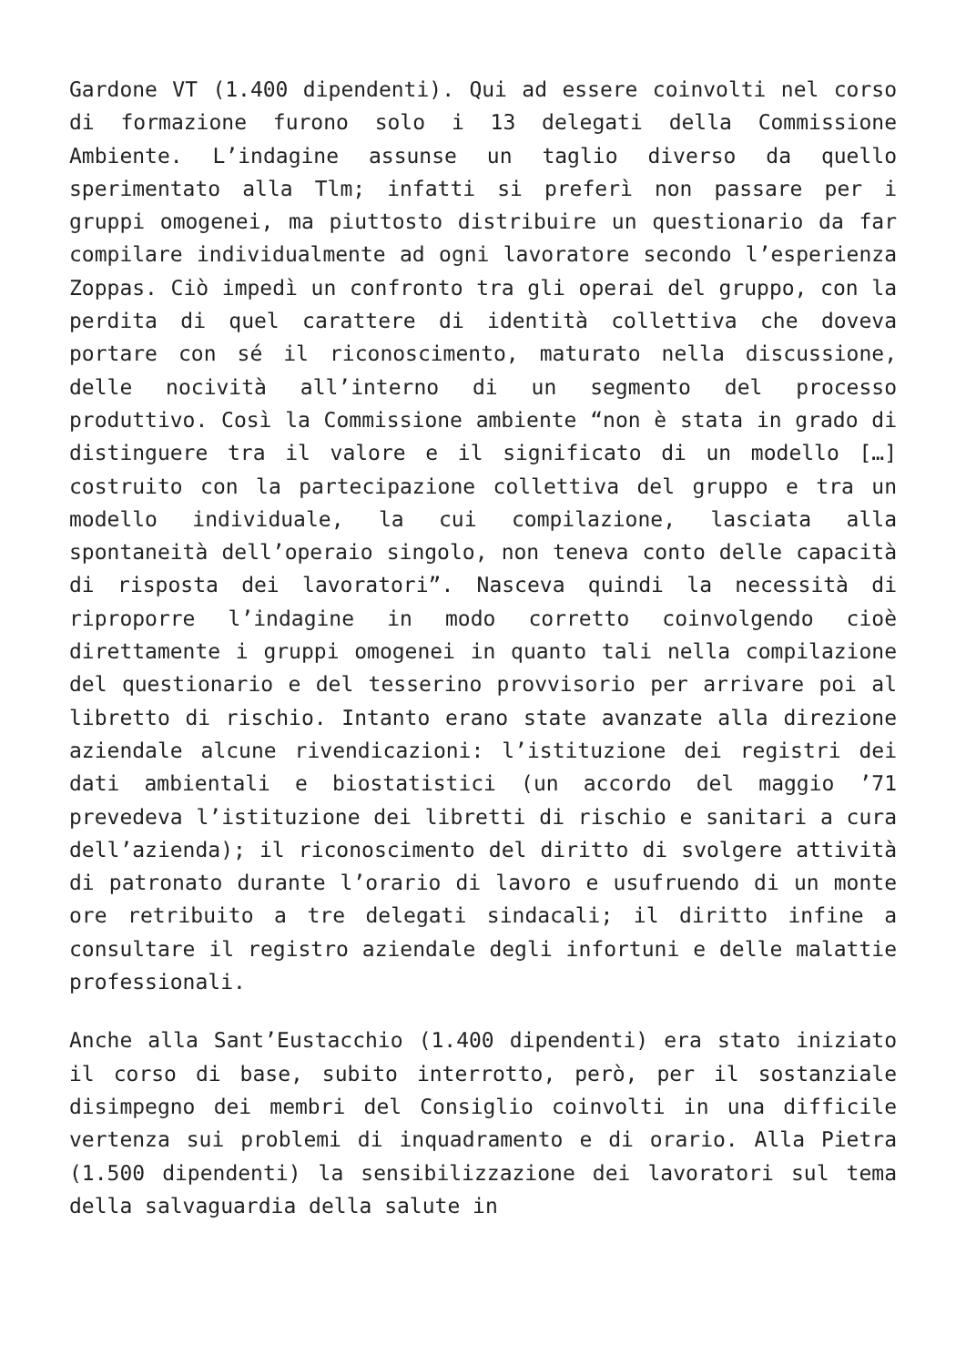Gardone VT (1.400 dipendenti). Qui ad essere coinvolti nel corso di formazione furono solo i 13 delegati della Commissione Ambiente. L’indagine assunse un taglio diverso da quello sperimentato alla Tlm; infatti si preferì non passare per i gruppi omogenei, ma piuttosto distribuire un questionario da far compilare individualmente ad ogni lavoratore secondo l’esperienza Zoppas. Ciò impedì un confronto tra gli operai del gruppo, con la perdita di quel carattere di identità collettiva che doveva portare con sé il riconoscimento, maturato nella discussione, delle nocività all’interno di un segmento del processo produttivo. Così la Commissione ambiente “non è stata in grado di distinguere tra il valore e il significato di un modello […] costruito con la partecipazione collettiva del gruppo e tra un modello individuale, la cui compilazione, lasciata alla spontaneità dell’operaio singolo, non teneva conto delle capacità di risposta dei lavoratori”. Nasceva quindi la necessità di riproporre l’indagine in modo corretto coinvolgendo cioè direttamente i gruppi omogenei in quanto tali nella compilazione del questionario e del tesserino provvisorio per arrivare poi al libretto di rischio. Intanto erano state avanzate alla direzione aziendale alcune rivendicazioni: l’istituzione dei registri dei dati ambientali e biostatistici (un accordo del maggio ’71 prevedeva l’istituzione dei libretti di rischio e sanitari a cura dell’azienda); il riconoscimento del diritto di svolgere attività di patronato durante l’orario di lavoro e usufruendo di un monte ore retribuito a tre delegati sindacali; il diritto infine a consultare il registro aziendale degli infortuni e delle malattie professionali.
Anche alla Sant’Eustacchio (1.400 dipendenti) era stato iniziato il corso di base, subito interrotto, però, per il sostanziale disimpegno dei membri del Consiglio coinvolti in una difficile vertenza sui problemi di inquadramento e di orario. Alla Pietra (1.500 dipendenti) la sensibilizzazione dei lavoratori sul tema della salvaguardia della salute in